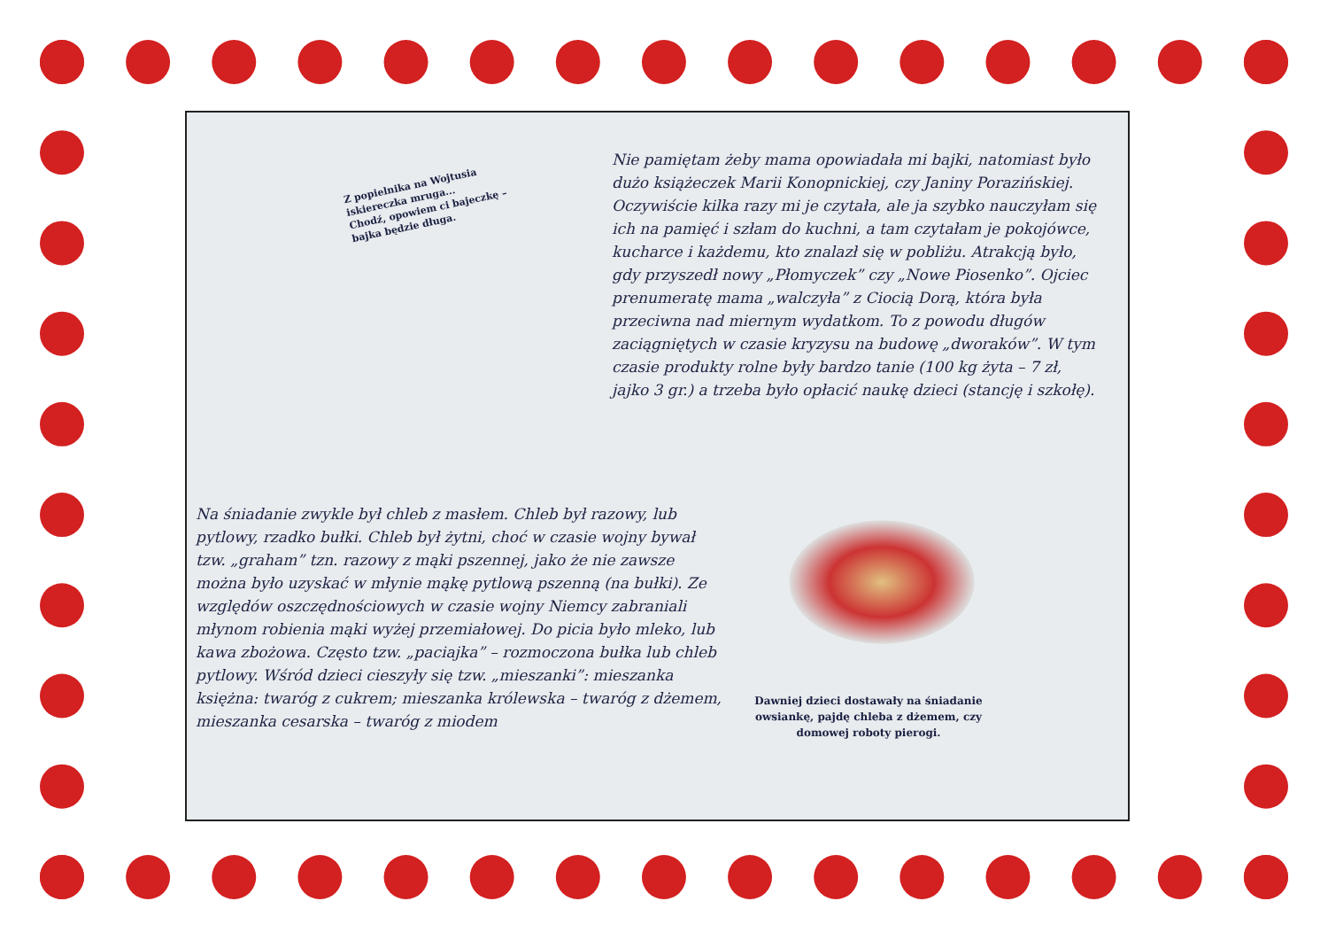Z popielnika na Wojtusia
iskiereczka mruga...
Chodź, opowiem ci bajeczkę –
bajka będzie długa.
Nie pamiętam żeby mama opowiadała mi bajki, natomiast było dużo książeczek Marii Konopnickiej, czy Janiny Porazińskiej. Oczywiście kilka razy mi je czytała, ale ja szybko nauczyłam się ich na pamięć i szłam do kuchni, a tam czytałam je pokojówce, kucharce i każdemu, kto znalazł się w pobliżu. Atrakcją było, gdy przyszedł nowy „Płomyczek” czy „Nowe Piosenko”. Ojciec prenumeratę mama „walczyła” z Ciocią Dorą, która była przeciwna nad miernym wydatkom. To z powodu długów zaciągniętych w czasie kryzysu na budowę „dworaków”. W tym czasie produkty rolne były bardzo tanie (100 kg żyta – 7 zł, jajko 3 gr.) a trzeba było opłacić naukę dzieci (stancję i szkołę).
Na śniadanie zwykle był chleb z masłem. Chleb był razowy, lub pytlowy, rzadko bułki. Chleb był żytni, choć w czasie wojny bywał tzw. „graham” tzn. razowy z mąki pszennej, jako że nie zawsze można było uzyskać w młynie mąkę pytlową pszenną (na bułki). Ze względów oszczędnościowych w czasie wojny Niemcy zabraniali młynom robienia mąki wyżej przemiałowej. Do picia było mleko, lub kawa zbożowa. Często tzw. „paciajka” – rozmoczona bułka lub chleb pytlowy. Wśród dzieci cieszyły się tzw. „mieszanki”: mieszanka księżna: twaróg z cukrem; mieszanka królewska – twaróg z dżemem, mieszanka cesarska – twaróg z miodem
Dawniej dzieci dostawały na śniadanie owsiankę, pajdę chleba z dżemem, czy domowej roboty pierogi.